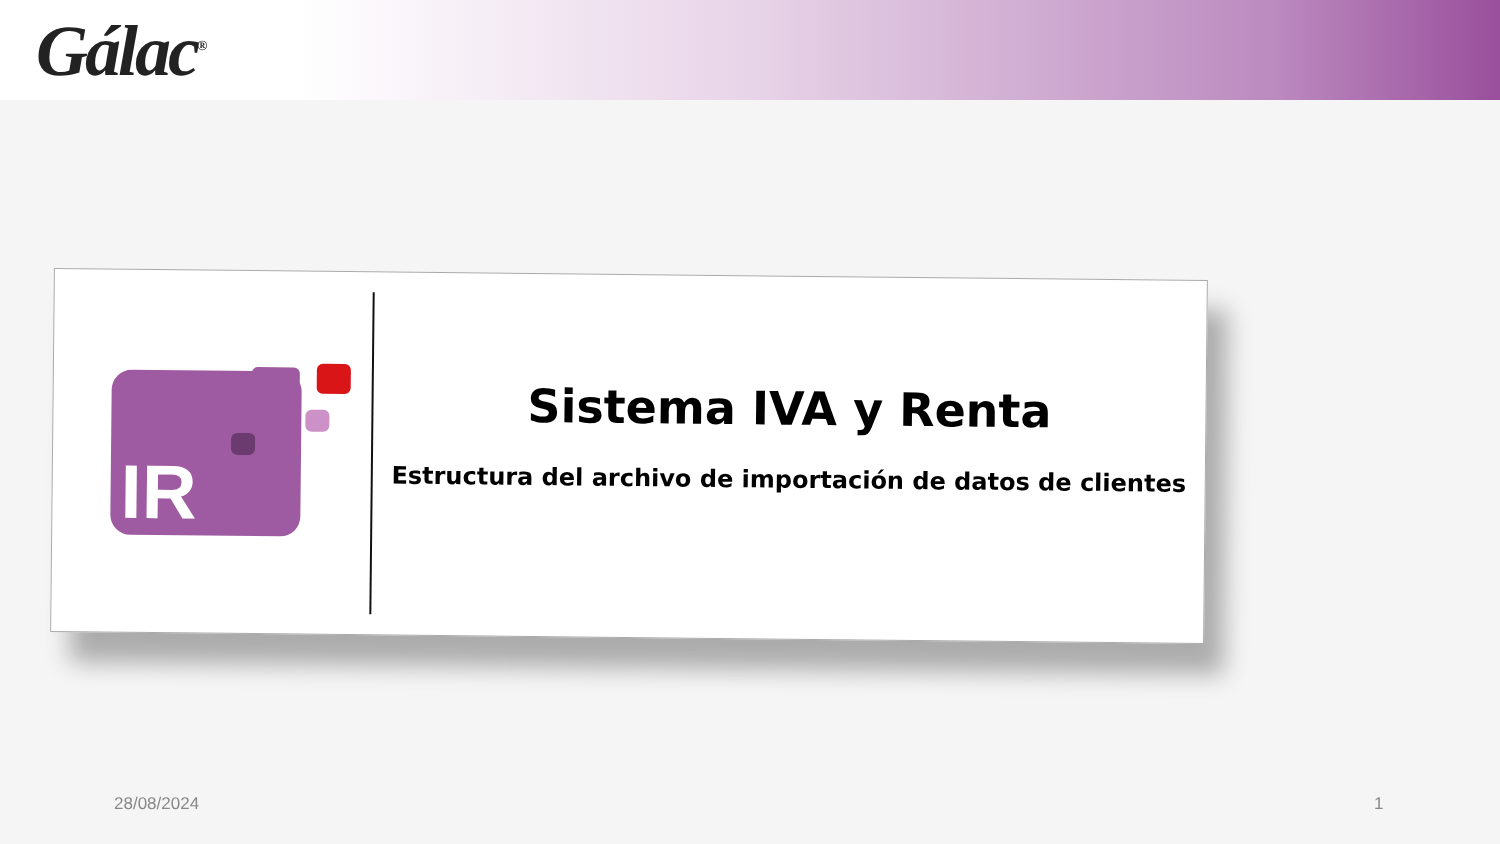Gálac<sup>®</sup>
IR
Sistema IVA y Renta
Estructura del archivo de importación de datos de clientes
28/08/2024 1